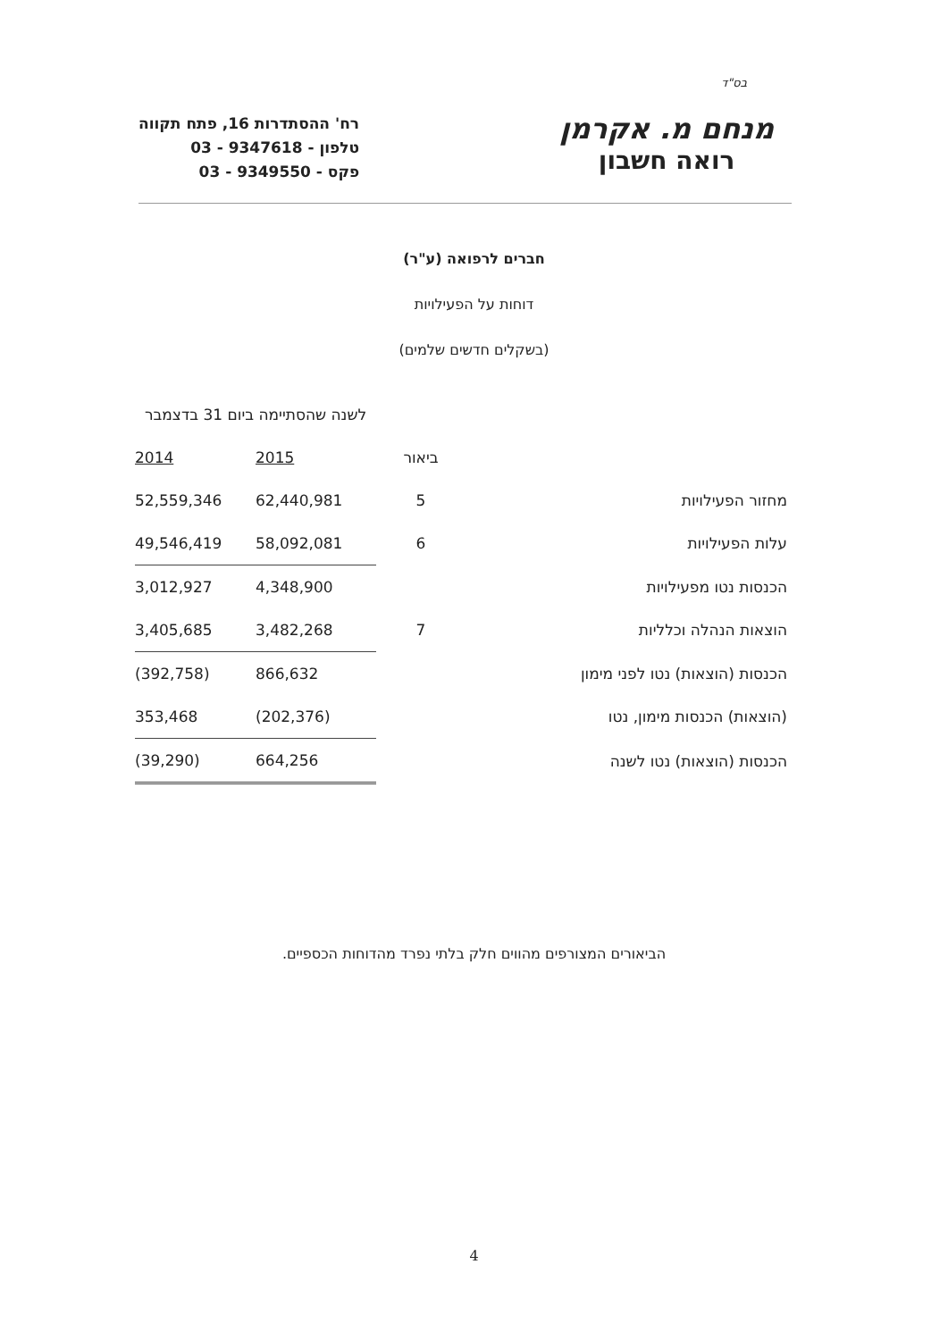בס"ד
מנחם מ. אקרמן
רואה חשבון
רח' ההסתדרות 16, פתח תקווה
טלפון - 9347618 - 03
פקס - 9349550 - 03
חברים לרפואה (ע"ר)
דוחות על הפעילויות
(בשקלים חדשים שלמים)
| | | לשנה שהסתיימה ביום 31 בדצמבר | |
| --- | --- | --- | --- |
| | ביאור | 2015 | 2014 |
| מחזור הפעילויות | 5 | 62,440,981 | 52,559,346 |
| עלות הפעילויות | 6 | 58,092,081 | 49,546,419 |
| הכנסות נטו מפעילויות | | 4,348,900 | 3,012,927 |
| הוצאות הנהלה וכלליות | 7 | 3,482,268 | 3,405,685 |
| הכנסות (הוצאות) נטו לפני מימון | | 866,632 | (392,758) |
| (הוצאות) הכנסות מימון, נטו | | (202,376) | 353,468 |
| הכנסות (הוצאות) נטו לשנה | | 664,256 | (39,290) |
הביאורים המצורפים מהווים חלק בלתי נפרד מהדוחות הכספיים.
4